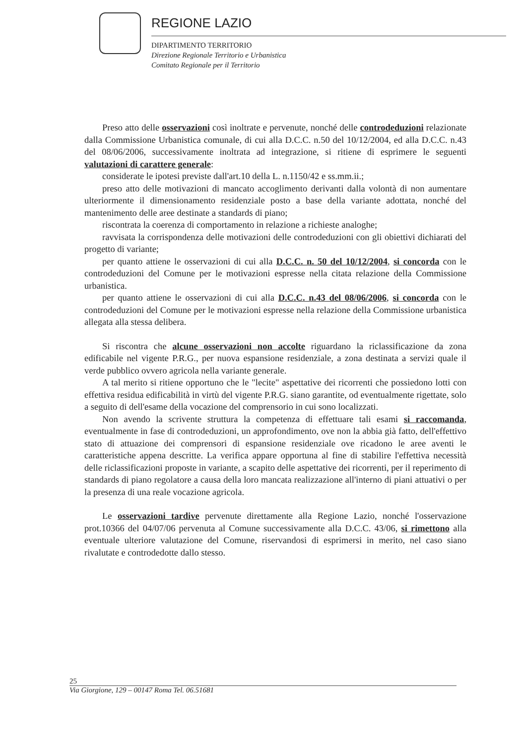REGIONE LAZIO
DIPARTIMENTO TERRITORIO
Direzione Regionale Territorio e Urbanistica
Comitato Regionale per il Territorio
Preso atto delle osservazioni così inoltrate e pervenute, nonché delle controdeduzioni relazionate dalla Commissione Urbanistica comunale, di cui alla D.C.C. n.50 del 10/12/2004, ed alla D.C.C. n.43 del 08/06/2006, successivamente inoltrata ad integrazione, si ritiene di esprimere le seguenti valutazioni di carattere generale:
considerate le ipotesi previste dall'art.10 della L. n.1150/42 e ss.mm.ii.;
preso atto delle motivazioni di mancato accoglimento derivanti dalla volontà di non aumentare ulteriormente il dimensionamento residenziale posto a base della variante adottata, nonché del mantenimento delle aree destinate a standards di piano;
riscontrata la coerenza di comportamento in relazione a richieste analoghe;
ravvisata la corrispondenza delle motivazioni delle controdeduzioni con gli obiettivi dichiarati del progetto di variante;
per quanto attiene le osservazioni di cui alla D.C.C. n. 50 del 10/12/2004, si concorda con le controdeduzioni del Comune per le motivazioni espresse nella citata relazione della Commissione urbanistica.
per quanto attiene le osservazioni di cui alla D.C.C. n.43 del 08/06/2006, si concorda con le controdeduzioni del Comune per le motivazioni espresse nella relazione della Commissione urbanistica allegata alla stessa delibera.
Si riscontra che alcune osservazioni non accolte riguardano la riclassificazione da zona edificabile nel vigente P.R.G., per nuova espansione residenziale, a zona destinata a servizi quale il verde pubblico ovvero agricola nella variante generale.
A tal merito si ritiene opportuno che le "lecite" aspettative dei ricorrenti che possiedono lotti con effettiva residua edificabilità in virtù del vigente P.R.G. siano garantite, od eventualmente rigettate, solo a seguito di dell'esame della vocazione del comprensorio in cui sono localizzati.
Non avendo la scrivente struttura la competenza di effettuare tali esami si raccomanda, eventualmente in fase di controdeduzioni, un approfondimento, ove non la abbia già fatto, dell'effettivo stato di attuazione dei comprensori di espansione residenziale ove ricadono le aree aventi le caratteristiche appena descritte. La verifica appare opportuna al fine di stabilire l'effettiva necessità delle riclassificazioni proposte in variante, a scapito delle aspettative dei ricorrenti, per il reperimento di standards di piano regolatore a causa della loro mancata realizzazione all'interno di piani attuativi o per la presenza di una reale vocazione agricola.
Le osservazioni tardive pervenute direttamente alla Regione Lazio, nonché l'osservazione prot.10366 del 04/07/06 pervenuta al Comune successivamente alla D.C.C. 43/06, si rimettono alla eventuale ulteriore valutazione del Comune, riservandosi di esprimersi in merito, nel caso siano rivalutate e controdedotte dallo stesso.
25
Via Giorgione, 129 – 00147 Roma Tel. 06.51681